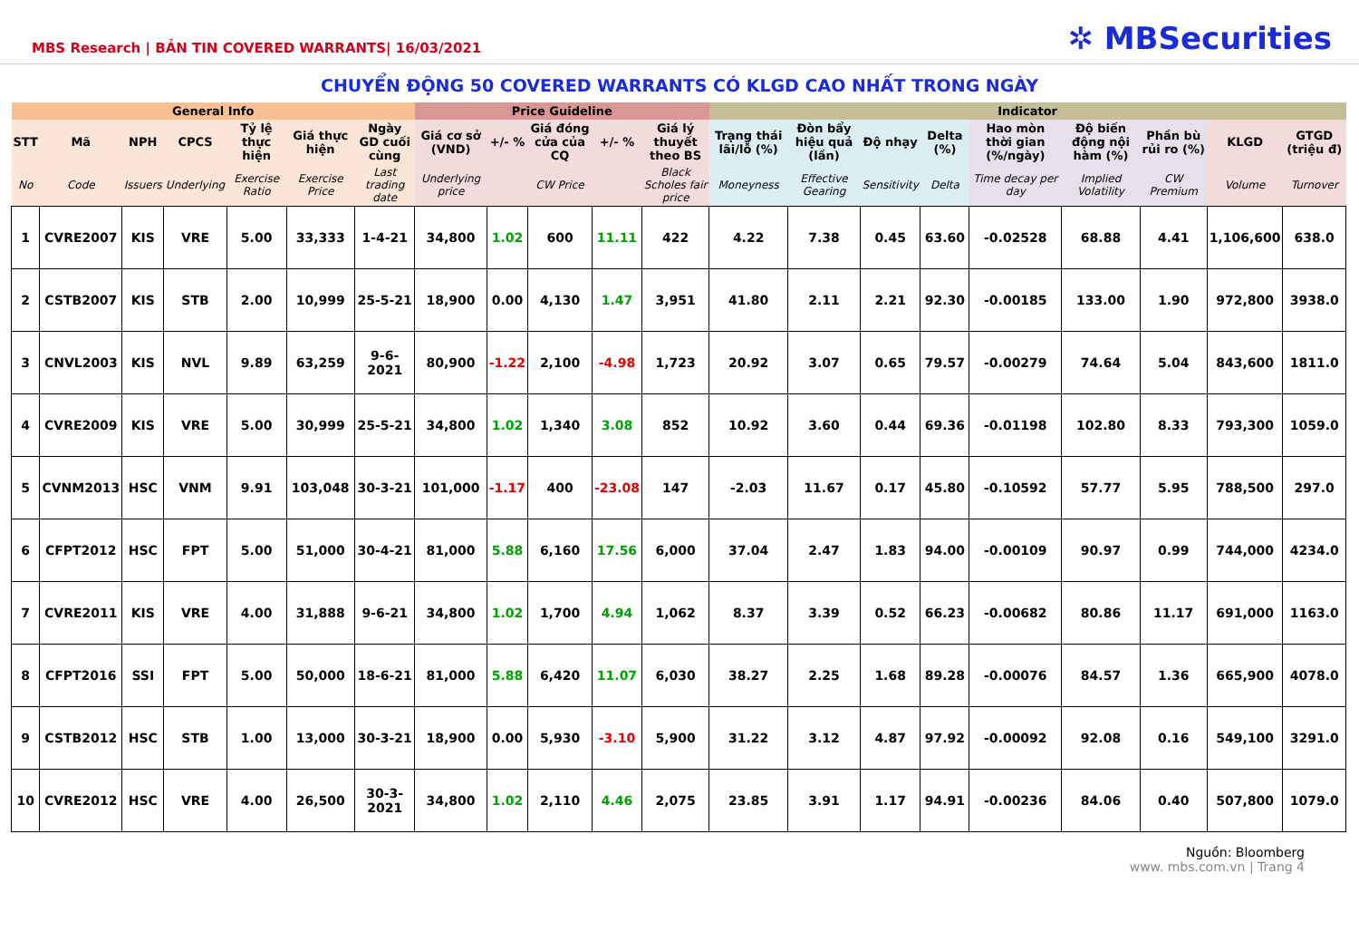MBS Research | BẢN TIN COVERED WARRANTS| 16/03/2021
✲ MBSecurities
CHUYỂN ĐỘNG 50 COVERED WARRANTS CÓ KLGD CAO NHẤT TRONG NGÀY
| General Info | | | | | | | Price Guideline | | | | | Indicator | | | | | | | | |
| --- | --- | --- | --- | --- | --- | --- | --- | --- | --- | --- | --- | --- | --- | --- | --- | --- | --- | --- | --- | --- |
| STT | Mã | NPH | CPCS | Tỷ lệ thực hiện | Giá thực hiện | Ngày GD cuối cùng | Giá cơ sở (VND) | +/- % | Giá đóng cửa của CQ | +/- % | Giá lý thuyết theo BS | Trạng thái lãi/lỗ (%) | Đòn bẩy hiệu quả (lần) | Độ nhạy | Delta (%) | Hao mòn thời gian (%/ngày) | Độ biến động nội hàm (%) | Phần bù rủi ro (%) | KLGD | GTGD (triệu đ) |
| No | Code | Issuers | Underlying | Exercise Ratio | Exercise Price | Last trading date | Underlying price | | CW Price | | Black Scholes fair price | Moneyness | Effective Gearing | Sensitivity | Delta | Time decay per day | Implied Volatility | CW Premium | Volume | Turnover |
| 1 | CVRE2007 | KIS | VRE | 5.00 | 33,333 | 1-4-21 | 34,800 | 1.02 | 600 | 11.11 | 422 | 4.22 | 7.38 | 0.45 | 63.60 | -0.02528 | 68.88 | 4.41 | 1,106,600 | 638.0 |
| 2 | CSTB2007 | KIS | STB | 2.00 | 10,999 | 25-5-21 | 18,900 | 0.00 | 4,130 | 1.47 | 3,951 | 41.80 | 2.11 | 2.21 | 92.30 | -0.00185 | 133.00 | 1.90 | 972,800 | 3938.0 |
| 3 | CNVL2003 | KIS | NVL | 9.89 | 63,259 | 9-6-2021 | 80,900 | -1.22 | 2,100 | -4.98 | 1,723 | 20.92 | 3.07 | 0.65 | 79.57 | -0.00279 | 74.64 | 5.04 | 843,600 | 1811.0 |
| 4 | CVRE2009 | KIS | VRE | 5.00 | 30,999 | 25-5-21 | 34,800 | 1.02 | 1,340 | 3.08 | 852 | 10.92 | 3.60 | 0.44 | 69.36 | -0.01198 | 102.80 | 8.33 | 793,300 | 1059.0 |
| 5 | CVNM2013 | HSC | VNM | 9.91 | 103,048 | 30-3-21 | 101,000 | -1.17 | 400 | -23.08 | 147 | -2.03 | 11.67 | 0.17 | 45.80 | -0.10592 | 57.77 | 5.95 | 788,500 | 297.0 |
| 6 | CFPT2012 | HSC | FPT | 5.00 | 51,000 | 30-4-21 | 81,000 | 5.88 | 6,160 | 17.56 | 6,000 | 37.04 | 2.47 | 1.83 | 94.00 | -0.00109 | 90.97 | 0.99 | 744,000 | 4234.0 |
| 7 | CVRE2011 | KIS | VRE | 4.00 | 31,888 | 9-6-21 | 34,800 | 1.02 | 1,700 | 4.94 | 1,062 | 8.37 | 3.39 | 0.52 | 66.23 | -0.00682 | 80.86 | 11.17 | 691,000 | 1163.0 |
| 8 | CFPT2016 | SSI | FPT | 5.00 | 50,000 | 18-6-21 | 81,000 | 5.88 | 6,420 | 11.07 | 6,030 | 38.27 | 2.25 | 1.68 | 89.28 | -0.00076 | 84.57 | 1.36 | 665,900 | 4078.0 |
| 9 | CSTB2012 | HSC | STB | 1.00 | 13,000 | 30-3-21 | 18,900 | 0.00 | 5,930 | -3.10 | 5,900 | 31.22 | 3.12 | 4.87 | 97.92 | -0.00092 | 92.08 | 0.16 | 549,100 | 3291.0 |
| 10 | CVRE2012 | HSC | VRE | 4.00 | 26,500 | 30-3-2021 | 34,800 | 1.02 | 2,110 | 4.46 | 2,075 | 23.85 | 3.91 | 1.17 | 94.91 | -0.00236 | 84.06 | 0.40 | 507,800 | 1079.0 |
Nguồn: Bloomberg
www. mbs.com.vn | Trang 4